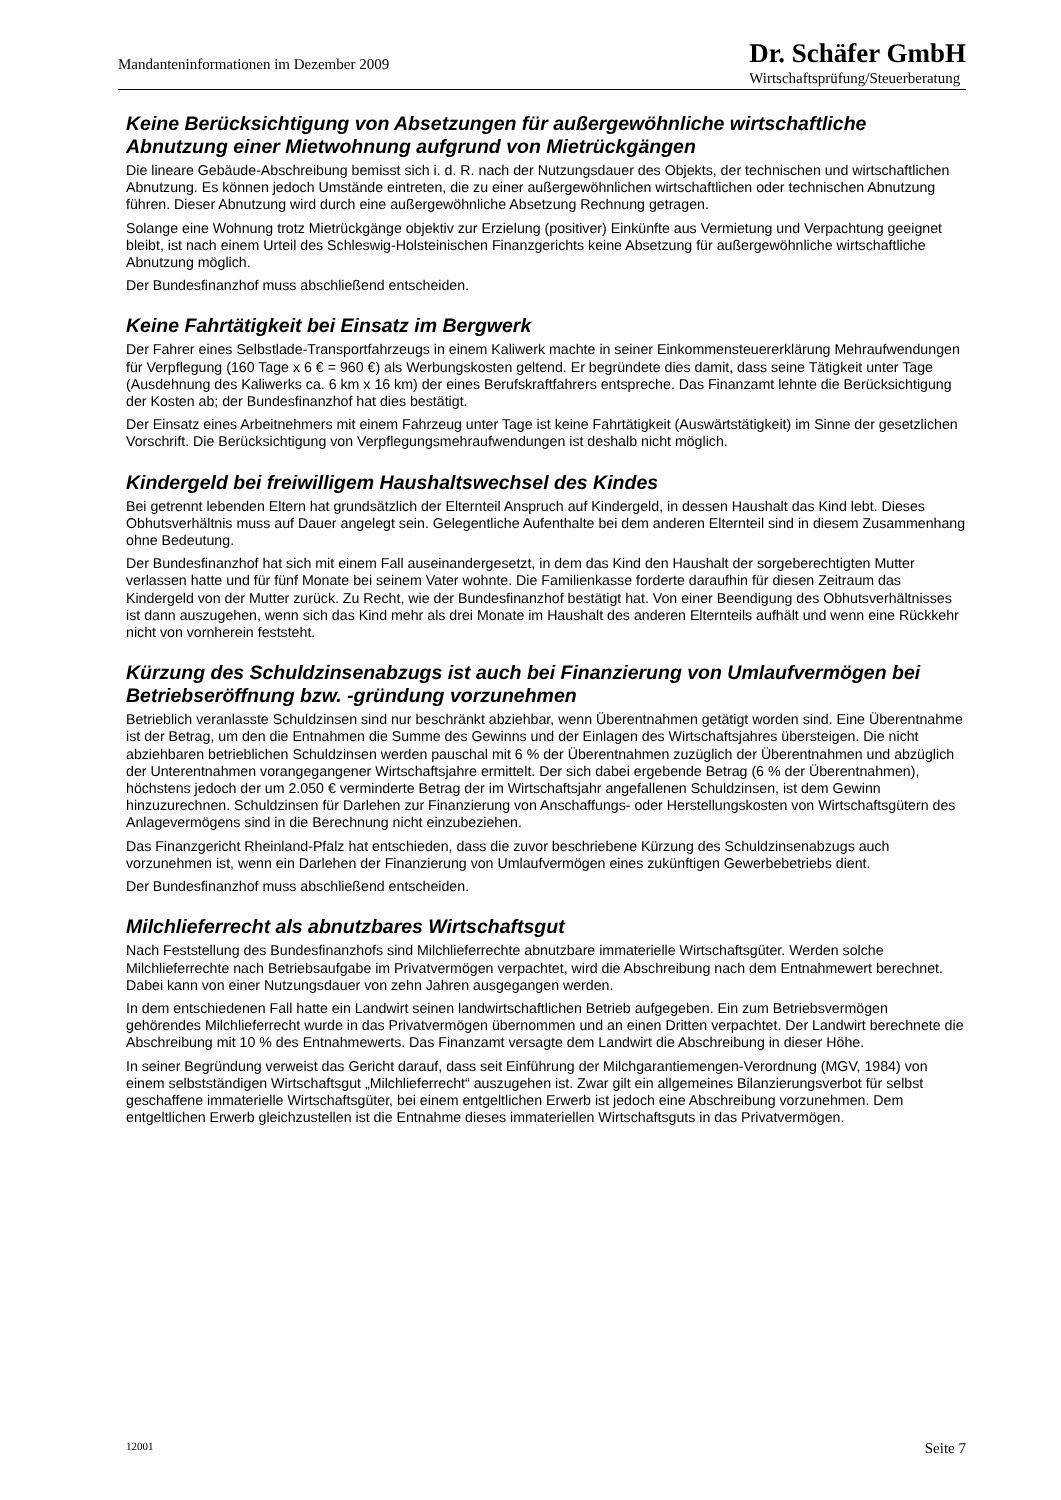Mandanteninformationen im Dezember 2009
Dr. Schäfer GmbH
Wirtschaftsprüfung/Steuerberatung
Keine Berücksichtigung von Absetzungen für außergewöhnliche wirtschaftliche Abnutzung einer Mietwohnung aufgrund von Mietrückgängen
Die lineare Gebäude-Abschreibung bemisst sich i. d. R. nach der Nutzungsdauer des Objekts, der technischen und wirtschaftlichen Abnutzung. Es können jedoch Umstände eintreten, die zu einer außergewöhnlichen wirtschaftlichen oder technischen Abnutzung führen. Dieser Abnutzung wird durch eine außergewöhnliche Absetzung Rechnung getragen.
Solange eine Wohnung trotz Mietrückgänge objektiv zur Erzielung (positiver) Einkünfte aus Vermietung und Verpachtung geeignet bleibt, ist nach einem Urteil des Schleswig-Holsteinischen Finanzgerichts keine Absetzung für außergewöhnliche wirtschaftliche Abnutzung möglich.
Der Bundesfinanzhof muss abschließend entscheiden.
Keine Fahrtätigkeit bei Einsatz im Bergwerk
Der Fahrer eines Selbstlade-Transportfahrzeugs in einem Kaliwerk machte in seiner Einkommensteuererklärung Mehraufwendungen für Verpflegung (160 Tage x 6 € = 960 €) als Werbungskosten geltend. Er begründete dies damit, dass seine Tätigkeit unter Tage (Ausdehnung des Kaliwerks ca. 6 km x 16 km) der eines Berufskraftfahrers entspreche. Das Finanzamt lehnte die Berücksichtigung der Kosten ab; der Bundesfinanzhof hat dies bestätigt.
Der Einsatz eines Arbeitnehmers mit einem Fahrzeug unter Tage ist keine Fahrtätigkeit (Auswärtstätigkeit) im Sinne der gesetzlichen Vorschrift. Die Berücksichtigung von Verpflegungsmehraufwendungen ist deshalb nicht möglich.
Kindergeld bei freiwilligem Haushaltswechsel des Kindes
Bei getrennt lebenden Eltern hat grundsätzlich der Elternteil Anspruch auf Kindergeld, in dessen Haushalt das Kind lebt. Dieses Obhutsverhältnis muss auf Dauer angelegt sein. Gelegentliche Aufenthalte bei dem anderen Elternteil sind in diesem Zusammenhang ohne Bedeutung.
Der Bundesfinanzhof hat sich mit einem Fall auseinandergesetzt, in dem das Kind den Haushalt der sorgeberechtigten Mutter verlassen hatte und für fünf Monate bei seinem Vater wohnte. Die Familienkasse forderte daraufhin für diesen Zeitraum das Kindergeld von der Mutter zurück. Zu Recht, wie der Bundesfinanzhof bestätigt hat. Von einer Beendigung des Obhutsverhältnisses ist dann auszugehen, wenn sich das Kind mehr als drei Monate im Haushalt des anderen Elternteils aufhält und wenn eine Rückkehr nicht von vornherein feststeht.
Kürzung des Schuldzinsenabzugs ist auch bei Finanzierung von Umlaufvermögen bei Betriebseröffnung bzw. -gründung vorzunehmen
Betrieblich veranlasste Schuldzinsen sind nur beschränkt abziehbar, wenn Überentnahmen getätigt worden sind. Eine Überentnahme ist der Betrag, um den die Entnahmen die Summe des Gewinns und der Einlagen des Wirtschaftsjahres übersteigen. Die nicht abziehbaren betrieblichen Schuldzinsen werden pauschal mit 6 % der Überentnahmen zuzüglich der Überentnahmen und abzüglich der Unterentnahmen vorangegangener Wirtschaftsjahre ermittelt. Der sich dabei ergebende Betrag (6 % der Überentnahmen), höchstens jedoch der um 2.050 € verminderte Betrag der im Wirtschaftsjahr angefallenen Schuldzinsen, ist dem Gewinn hinzuzurechnen. Schuldzinsen für Darlehen zur Finanzierung von Anschaffungs- oder Herstellungskosten von Wirtschaftsgütern des Anlagevermögens sind in die Berechnung nicht einzubeziehen.
Das Finanzgericht Rheinland-Pfalz hat entschieden, dass die zuvor beschriebene Kürzung des Schuldzinsenabzugs auch vorzunehmen ist, wenn ein Darlehen der Finanzierung von Umlaufvermögen eines zukünftigen Gewerbebetriebs dient.
Der Bundesfinanzhof muss abschließend entscheiden.
Milchlieferrecht als abnutzbares Wirtschaftsgut
Nach Feststellung des Bundesfinanzhofs sind Milchlieferrechte abnutzbare immaterielle Wirtschaftsgüter. Werden solche Milchlieferrechte nach Betriebsaufgabe im Privatvermögen verpachtet, wird die Abschreibung nach dem Entnahmewert berechnet. Dabei kann von einer Nutzungsdauer von zehn Jahren ausgegangen werden.
In dem entschiedenen Fall hatte ein Landwirt seinen landwirtschaftlichen Betrieb aufgegeben. Ein zum Betriebsvermögen gehörendes Milchlieferrecht wurde in das Privatvermögen übernommen und an einen Dritten verpachtet. Der Landwirt berechnete die Abschreibung mit 10 % des Entnahmewerts. Das Finanzamt versagte dem Landwirt die Abschreibung in dieser Höhe.
In seiner Begründung verweist das Gericht darauf, dass seit Einführung der Milchgarantiemengen-Verordnung (MGV, 1984) von einem selbstständigen Wirtschaftsgut „Milchlieferrecht“ auszugehen ist. Zwar gilt ein allgemeines Bilanzierungsverbot für selbst geschaffene immaterielle Wirtschaftsgüter, bei einem entgeltlichen Erwerb ist jedoch eine Abschreibung vorzunehmen. Dem entgeltlichen Erwerb gleichzustellen ist die Entnahme dieses immateriellen Wirtschaftsguts in das Privatvermögen.
12001 Seite 7